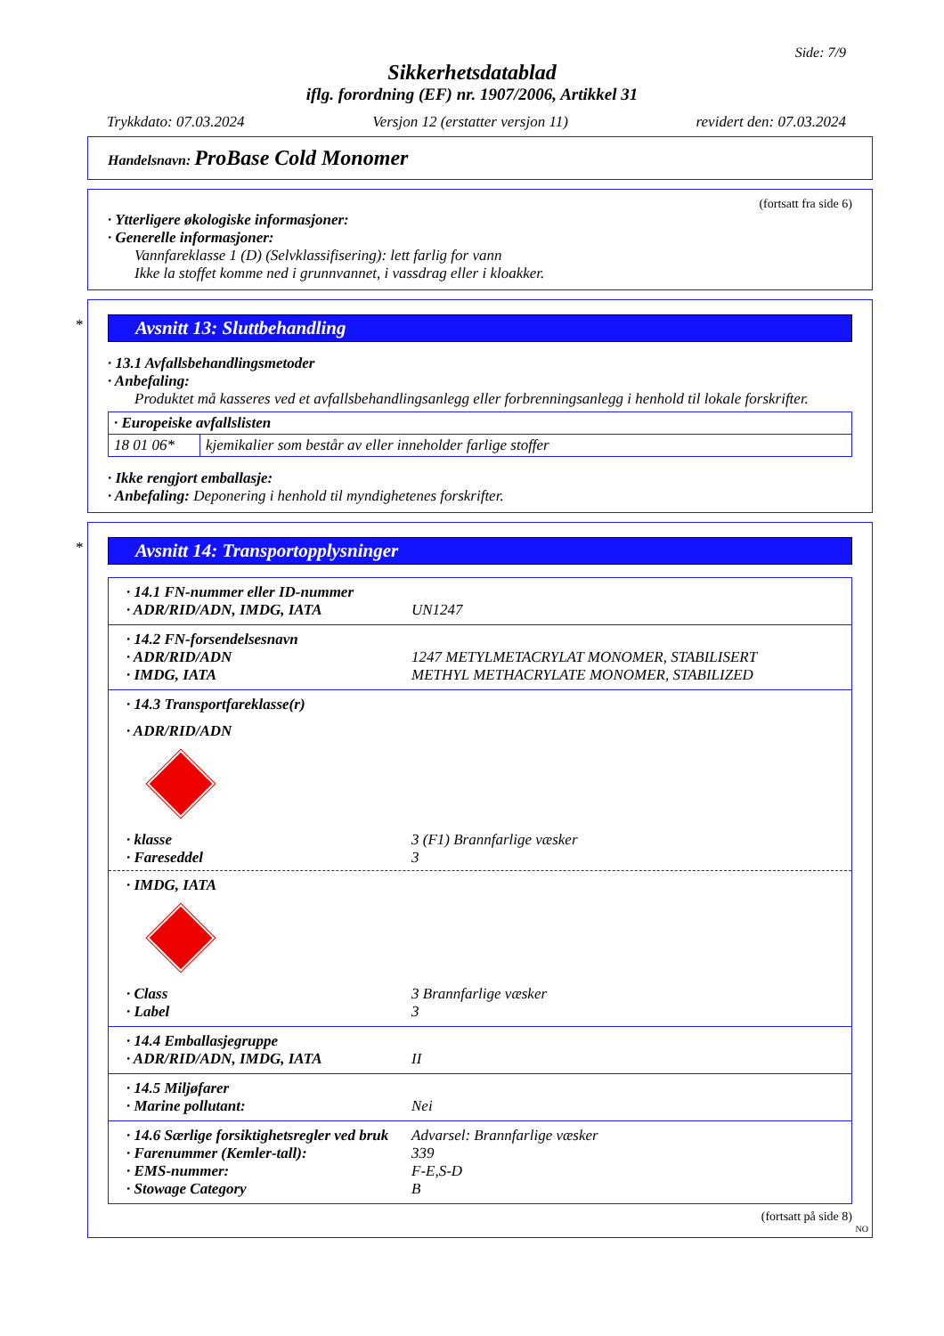Side: 7/9
Sikkerhetsdatablad
iflg. forordning (EF) nr. 1907/2006, Artikkel 31
Trykkdato: 07.03.2024 Versjon 12 (erstatter versjon 11) revidert den: 07.03.2024
Handelsnavn: ProBase Cold Monomer
(fortsatt fra side 6)
· Ytterligere økologiske informasjoner:
· Generelle informasjoner:
Vannfareklasse 1 (D) (Selvklassifisering): lett farlig for vann
Ikke la stoffet komme ned i grunnvannet, i vassdrag eller i kloakker.
*
Avsnitt 13: Sluttbehandling
· 13.1 Avfallsbehandlingsmetoder
· Anbefaling:
Produktet må kasseres ved et avfallsbehandlingsanlegg eller forbrenningsanlegg i henhold til lokale forskrifter.
| · Europeiske avfallslisten | |
| 18 01 06* | kjemikalier som består av eller inneholder farlige stoffer |
· Ikke rengjort emballasje:
· Anbefaling: Deponering i henhold til myndighetenes forskrifter.
*
Avsnitt 14: Transportopplysninger
| · 14.1 FN-nummer eller ID-nummer · ADR/RID/ADN, IMDG, IATA UN1247 |
| · 14.2 FN-forsendelsesnavn · ADR/RID/ADN 1247 METYLMETACRYLAT MONOMER, STABILISERT · IMDG, IATA METHYL METHACRYLATE MONOMER, STABILIZED |
| · 14.3 Transportfareklasse(r) · ADR/RID/ADN · klasse 3 (F1) Brannfarlige væsker · Fareseddel 3 · IMDG, IATA · Class 3 Brannfarlige væsker · Label 3 |
| · 14.4 Emballasjegruppe · ADR/RID/ADN, IMDG, IATA II |
| · 14.5 Miljøfarer · Marine pollutant: Nei |
| · 14.6 Særlige forsiktighetsregler ved bruk Advarsel: Brannfarlige væsker · Farenummer (Kemler-tall): 339 · EMS-nummer: F-E,S-D · Stowage Category B |
(fortsatt på side 8)
NO